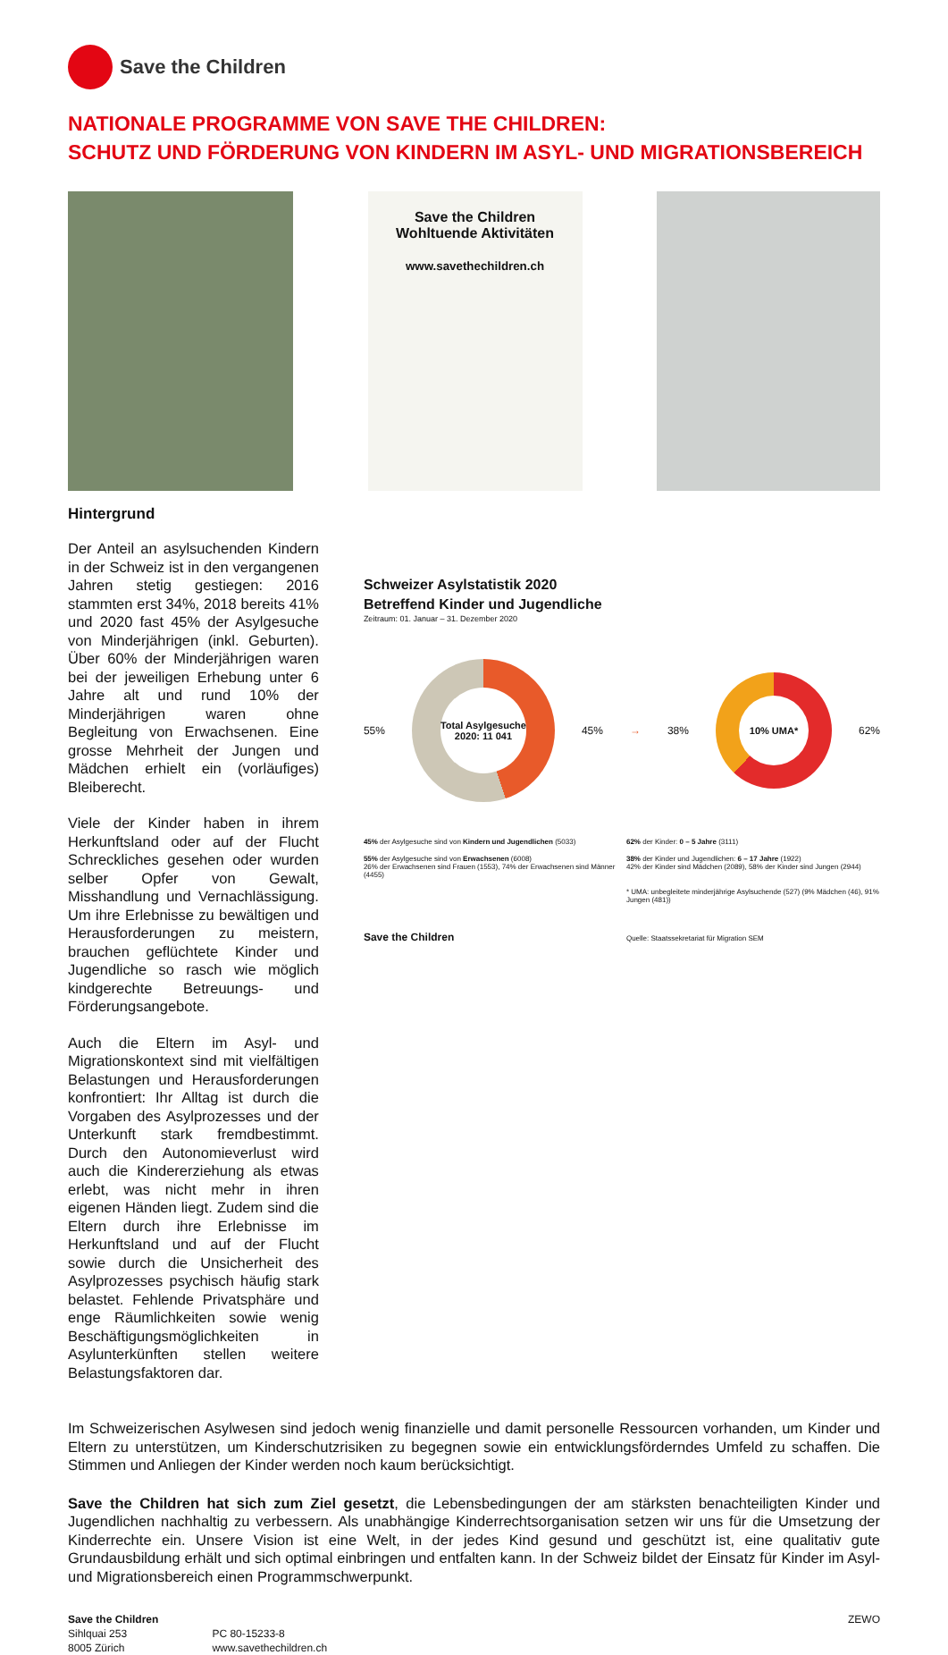Save the Children
NATIONALE PROGRAMME VON SAVE THE CHILDREN:
SCHUTZ UND FÖRDERUNG VON KINDERN IM ASYL- UND MIGRATIONSBEREICH
Save the Children
Wohltuende Aktivitäten
www.savethechildren.ch
Hintergrund
Der Anteil an asylsuchenden Kindern in der Schweiz ist in den vergangenen Jahren stetig gestiegen: 2016 stammten erst 34%, 2018 bereits 41% und 2020 fast 45% der Asylgesuche von Minderjährigen (inkl. Geburten). Über 60% der Minderjährigen waren bei der jeweiligen Erhebung unter 6 Jahre alt und rund 10% der Minderjährigen waren ohne Begleitung von Erwachsenen. Eine grosse Mehrheit der Jungen und Mädchen erhielt ein (vorläufiges) Bleiberecht.
Viele der Kinder haben in ihrem Herkunftsland oder auf der Flucht Schreckliches gesehen oder wurden selber Opfer von Gewalt, Misshandlung und Vernachlässigung. Um ihre Erlebnisse zu bewältigen und Herausforderungen zu meistern, brauchen geflüchtete Kinder und Jugendliche so rasch wie möglich kindgerechte Betreuungs- und Förderungsangebote.
Auch die Eltern im Asyl- und Migrationskontext sind mit vielfältigen Belastungen und Herausforderungen konfrontiert: Ihr Alltag ist durch die Vorgaben des Asylprozesses und der Unterkunft stark fremdbestimmt. Durch den Autonomieverlust wird auch die Kindererziehung als etwas erlebt, was nicht mehr in ihren eigenen Händen liegt. Zudem sind die Eltern durch ihre Erlebnisse im Herkunftsland und auf der Flucht sowie durch die Unsicherheit des Asylprozesses psychisch häufig stark belastet. Fehlende Privatsphäre und enge Räumlichkeiten sowie wenig Beschäftigungsmöglichkeiten in Asylunterkünften stellen weitere Belastungsfaktoren dar.
Schweizer Asylstatistik 2020
Betreffend Kinder und Jugendliche
Zeitraum: 01. Januar – 31. Dezember 2020
55%
Total Asylgesuche 2020: 11 041
45% → 38%
10% UMA*
62%
45% der Asylgesuche sind von Kindern und Jugendlichen (5033)
62% der Kinder: 0 – 5 Jahre (3111)
55% der Asylgesuche sind von Erwachsenen (6008)
26% der Erwachsenen sind Frauen (1553), 74% der Erwachsenen sind Männer (4455)
38% der Kinder und Jugendlichen: 6 – 17 Jahre (1922)
42% der Kinder sind Mädchen (2089), 58% der Kinder sind Jungen (2944)
* UMA: unbegleitete minderjährige Asylsuchende (527) (9% Mädchen (46), 91% Jungen (481))
Save the Children
Quelle: Staatssekretariat für Migration SEM
Im Schweizerischen Asylwesen sind jedoch wenig finanzielle und damit personelle Ressourcen vorhanden, um Kinder und Eltern zu unterstützen, um Kinderschutzrisiken zu begegnen sowie ein entwicklungsförderndes Umfeld zu schaffen. Die Stimmen und Anliegen der Kinder werden noch kaum berücksichtigt.
Save the Children hat sich zum Ziel gesetzt, die Lebensbedingungen der am stärksten benachteiligten Kinder und Jugendlichen nachhaltig zu verbessern. Als unabhängige Kinderrechtsorganisation setzen wir uns für die Umsetzung der Kinderrechte ein. Unsere Vision ist eine Welt, in der jedes Kind gesund und geschützt ist, eine qualitativ gute Grundausbildung erhält und sich optimal einbringen und entfalten kann. In der Schweiz bildet der Einsatz für Kinder im Asyl- und Migrationsbereich einen Programmschwerpunkt.
Save the Children
Sihlquai 253
8005 Zürich
PC 80-15233-8
www.savethechildren.ch
ZEWO